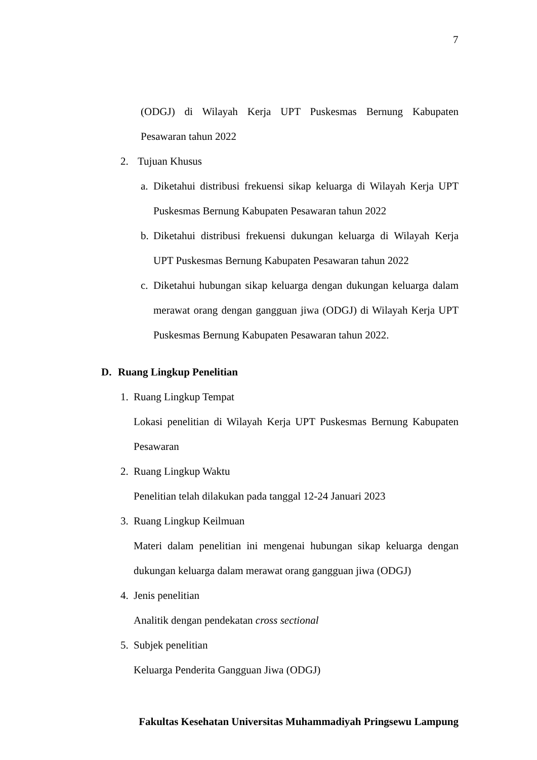7
(ODGJ) di Wilayah Kerja UPT Puskesmas Bernung Kabupaten
Pesawaran tahun 2022
2. Tujuan Khusus
a. Diketahui distribusi frekuensi sikap keluarga di Wilayah Kerja UPT Puskesmas Bernung Kabupaten Pesawaran tahun 2022
b. Diketahui distribusi frekuensi dukungan keluarga di Wilayah Kerja UPT Puskesmas Bernung Kabupaten Pesawaran tahun 2022
c. Diketahui hubungan sikap keluarga dengan dukungan keluarga dalam merawat orang dengan gangguan jiwa (ODGJ) di Wilayah Kerja UPT Puskesmas Bernung Kabupaten Pesawaran tahun 2022.
D. Ruang Lingkup Penelitian
1. Ruang Lingkup Tempat
Lokasi penelitian di Wilayah Kerja UPT Puskesmas Bernung Kabupaten Pesawaran
2. Ruang Lingkup Waktu
Penelitian telah dilakukan pada tanggal 12-24 Januari 2023
3. Ruang Lingkup Keilmuan
Materi dalam penelitian ini mengenai hubungan sikap keluarga dengan dukungan keluarga dalam merawat orang gangguan jiwa (ODGJ)
4. Jenis penelitian
Analitik dengan pendekatan cross sectional
5. Subjek penelitian
Keluarga Penderita Gangguan Jiwa (ODGJ)
Fakultas Kesehatan Universitas Muhammadiyah Pringsewu Lampung